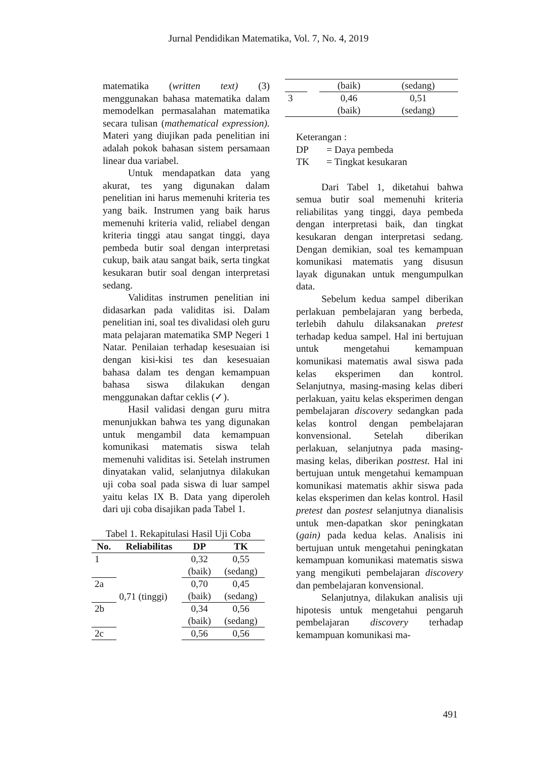Jurnal Pendidikan Matematika, Vol. 7, No. 4, 2019
matematika (written text) (3) menggunakan bahasa matematika dalam memodelkan permasalahan matematika secara tulisan (mathematical expression). Materi yang diujikan pada penelitian ini adalah pokok bahasan sistem persamaan linear dua variabel.
Untuk mendapatkan data yang akurat, tes yang digunakan dalam penelitian ini harus memenuhi kriteria tes yang baik. Instrumen yang baik harus memenuhi kriteria valid, reliabel dengan kriteria tinggi atau sangat tinggi, daya pembeda butir soal dengan interpretasi cukup, baik atau sangat baik, serta tingkat kesukaran butir soal dengan interpretasi sedang.
Validitas instrumen penelitian ini didasarkan pada validitas isi. Dalam penelitian ini, soal tes divalidasi oleh guru mata pelajaran matematika SMP Negeri 1 Natar. Penilaian terhadap kesesuaian isi dengan kisi-kisi tes dan kesesuaian bahasa dalam tes dengan kemampuan bahasa siswa dilakukan dengan menggunakan daftar ceklis (✓).
Hasil validasi dengan guru mitra menunjukkan bahwa tes yang digunakan untuk mengambil data kemampuan komunikasi matematis siswa telah memenuhi validitas isi. Setelah instrumen dinyatakan valid, selanjutnya dilakukan uji coba soal pada siswa di luar sampel yaitu kelas IX B. Data yang diperoleh dari uji coba disajikan pada Tabel 1.
Tabel 1. Rekapitulasi Hasil Uji Coba
| No. | Reliabilitas | DP | TK |
| --- | --- | --- | --- |
| 1 | 0,71 (tinggi) | 0,32 (baik) | 0,55 (sedang) |
| 2a | | 0,70 (baik) | 0,45 (sedang) |
| 2b | | 0,34 (baik) | 0,56 (sedang) |
| 2c | | 0,56 | 0,56 |
| | | (baik) | (sedang) |
| 3 | | 0,46 (baik) | 0,51 (sedang) |
Keterangan :
| DP | = Daya pembeda |
| TK | = Tingkat kesukaran |
Dari Tabel 1, diketahui bahwa semua butir soal memenuhi kriteria reliabilitas yang tinggi, daya pembeda dengan interpretasi baik, dan tingkat kesukaran dengan interpretasi sedang. Dengan demikian, soal tes kemampuan komunikasi matematis yang disusun layak digunakan untuk mengumpulkan data.
Sebelum kedua sampel diberikan perlakuan pembelajaran yang berbeda, terlebih dahulu dilaksanakan pretest terhadap kedua sampel. Hal ini bertujuan untuk mengetahui kemampuan komunikasi matematis awal siswa pada kelas eksperimen dan kontrol. Selanjutnya, masing-masing kelas diberi perlakuan, yaitu kelas eksperimen dengan pembelajaran discovery sedangkan pada kelas kontrol dengan pembelajaran konvensional. Setelah diberikan perlakuan, selanjutnya pada masing-masing kelas, diberikan posttest. Hal ini bertujuan untuk mengetahui kemampuan komunikasi matematis akhir siswa pada kelas eksperimen dan kelas kontrol. Hasil pretest dan postest selanjutnya dianalisis untuk men-dapatkan skor peningkatan (gain) pada kedua kelas. Analisis ini bertujuan untuk mengetahui peningkatan kemampuan komunikasi matematis siswa yang mengikuti pembelajaran discovery dan pembelajaran konvensional.
Selanjutnya, dilakukan analisis uji hipotesis untuk mengetahui pengaruh pembelajaran discovery terhadap kemampuan komunikasi ma-
491